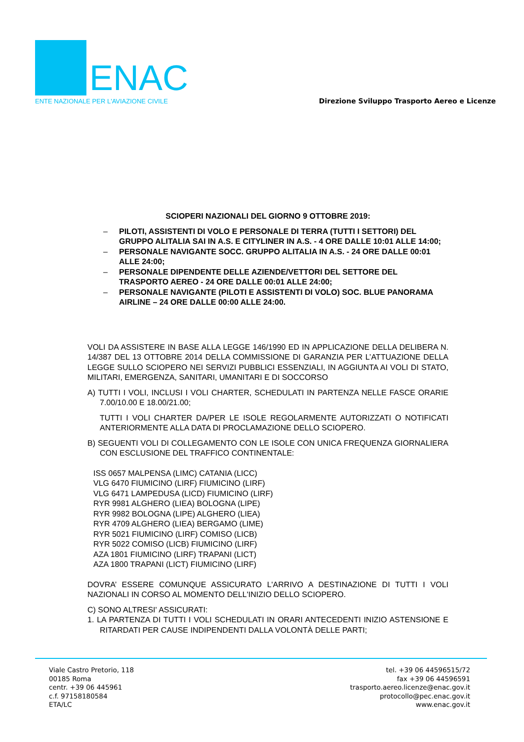ENAC
ENTE NAZIONALE PER L'AVIAZIONE CIVILE
Direzione Sviluppo Trasporto Aereo e Licenze
SCIOPERI NAZIONALI DEL GIORNO 9 OTTOBRE 2019:
– PILOTI, ASSISTENTI DI VOLO E PERSONALE DI TERRA (TUTTI I SETTORI) DEL GRUPPO ALITALIA SAI IN A.S. E CITYLINER IN A.S. - 4 ORE DALLE 10:01 ALLE 14:00;
– PERSONALE NAVIGANTE SOCC. GRUPPO ALITALIA IN A.S. - 24 ORE DALLE 00:01 ALLE 24:00;
– PERSONALE DIPENDENTE DELLE AZIENDE/VETTORI DEL SETTORE DEL TRASPORTO AEREO - 24 ORE DALLE 00:01 ALLE 24:00;
– PERSONALE NAVIGANTE (PILOTI E ASSISTENTI DI VOLO) SOC. BLUE PANORAMA AIRLINE – 24 ORE DALLE 00:00 ALLE 24:00.
VOLI DA ASSISTERE IN BASE ALLA LEGGE 146/1990 ED IN APPLICAZIONE DELLA DELIBERA N. 14/387 DEL 13 OTTOBRE 2014 DELLA COMMISSIONE DI GARANZIA PER L’ATTUAZIONE DELLA LEGGE SULLO SCIOPERO NEI SERVIZI PUBBLICI ESSENZIALI, IN AGGIUNTA AI VOLI DI STATO, MILITARI, EMERGENZA, SANITARI, UMANITARI E DI SOCCORSO
A) TUTTI I VOLI, INCLUSI I VOLI CHARTER, SCHEDULATI IN PARTENZA NELLE FASCE ORARIE 7.00/10.00 E 18.00/21.00;
TUTTI I VOLI CHARTER DA/PER LE ISOLE REGOLARMENTE AUTORIZZATI O NOTIFICATI ANTERIORMENTE ALLA DATA DI PROCLAMAZIONE DELLO SCIOPERO.
B) SEGUENTI VOLI DI COLLEGAMENTO CON LE ISOLE CON UNICA FREQUENZA GIORNALIERA CON ESCLUSIONE DEL TRAFFICO CONTINENTALE:
ISS 0657 MALPENSA (LIMC) CATANIA (LICC)
VLG 6470 FIUMICINO (LIRF) FIUMICINO (LIRF)
VLG 6471 LAMPEDUSA (LICD) FIUMICINO (LIRF)
RYR 9981 ALGHERO (LIEA) BOLOGNA (LIPE)
RYR 9982 BOLOGNA (LIPE) ALGHERO (LIEA)
RYR 4709 ALGHERO (LIEA) BERGAMO (LIME)
RYR 5021 FIUMICINO (LIRF) COMISO (LICB)
RYR 5022 COMISO (LICB) FIUMICINO (LIRF)
AZA 1801 FIUMICINO (LIRF) TRAPANI (LICT)
AZA 1800 TRAPANI (LICT) FIUMICINO (LIRF)
DOVRA’ ESSERE COMUNQUE ASSICURATO L'ARRIVO A DESTINAZIONE DI TUTTI I VOLI NAZIONALI IN CORSO AL MOMENTO DELL'INIZIO DELLO SCIOPERO.
C) SONO ALTRESI' ASSICURATI:
1. LA PARTENZA DI TUTTI I VOLI SCHEDULATI IN ORARI ANTECEDENTI INIZIO ASTENSIONE E RITARDATI PER CAUSE INDIPENDENTI DALLA VOLONTÀ DELLE PARTI;
Viale Castro Pretorio, 118
00185 Roma
centr. +39 06 445961
c.f. 97158180584
ETA/LC
tel. +39 06 44596515/72
fax +39 06 44596591
trasporto.aereo.licenze@enac.gov.it
protocollo@pec.enac.gov.it
www.enac.gov.it